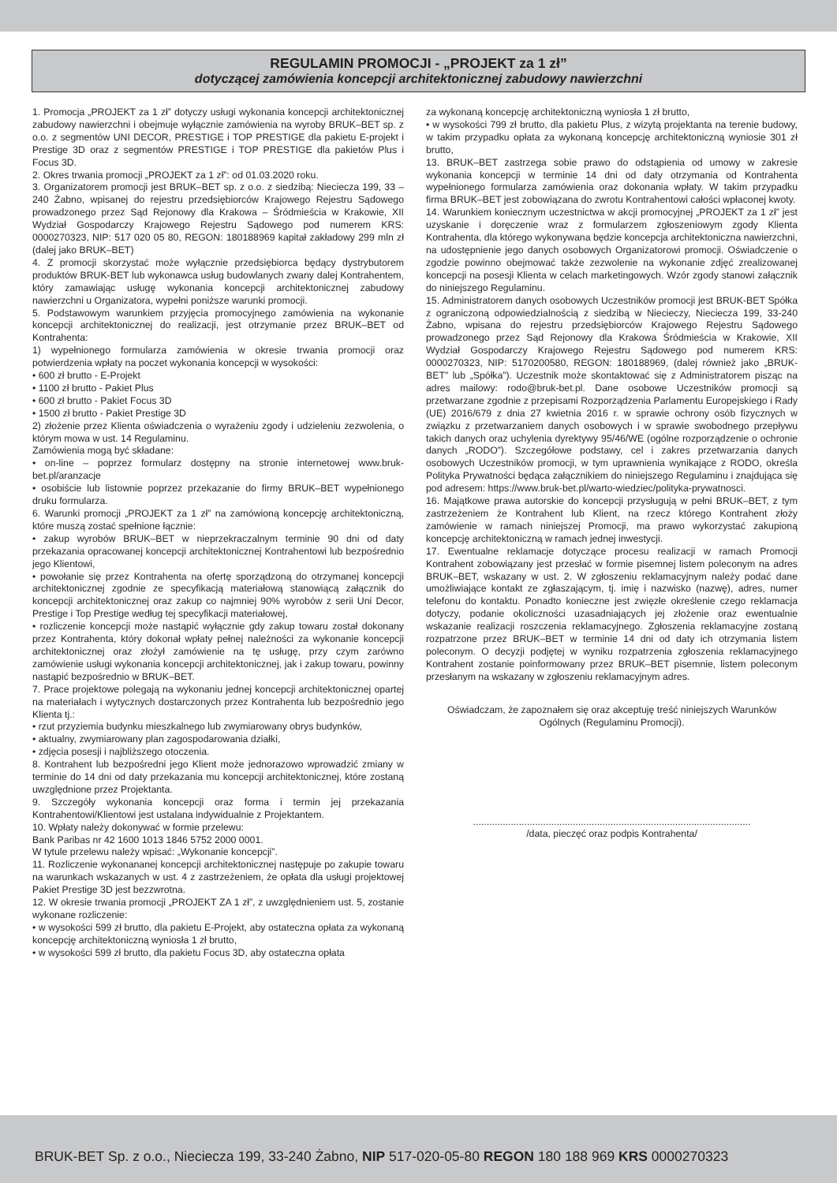REGULAMIN PROMOCJI - „PROJEKT za 1 zł”
dotyczącej zamówienia koncepcji architektonicznej zabudowy nawierzchni
1. Promocja „PROJEKT za 1 zł” dotyczy usługi wykonania koncepcji architektonicznej zabudowy nawierzchni i obejmuje wyłącznie zamówienia na wyroby BRUK–BET sp. z o.o. z segmentów UNI DECOR, PRESTIGE i TOP PRESTIGE dla pakietu E-projekt i Prestige 3D oraz z segmentów PRESTIGE i TOP PRESTIGE dla pakietów Plus i Focus 3D.
2. Okres trwania promocji „PROJEKT za 1 zł”: od 01.03.2020 roku.
3. Organizatorem promocji jest BRUK–BET sp. z o.o. z siedzibą: Nieciecza 199, 33 – 240 Żabno, wpisanej do rejestru przedsiębiorców Krajowego Rejestru Sądowego prowadzonego przez Sąd Rejonowy dla Krakowa – Śródmieścia w Krakowie, XII Wydział Gospodarczy Krajowego Rejestru Sądowego pod numerem KRS: 0000270323, NIP: 517 020 05 80, REGON: 180188969 kapitał zakładowy 299 mln zł (dalej jako BRUK–BET)
4. Z promocji skorzystać może wyłącznie przedsiębiorca będący dystrybutorem produktów BRUK-BET lub wykonawca usług budowlanych zwany dalej Kontrahentem, który zamawiając usługę wykonania koncepcji architektonicznej zabudowy nawierzchni u Organizatora, wypełni poniższe warunki promocji.
5. Podstawowym warunkiem przyjęcia promocyjnego zamówienia na wykonanie koncepcji architektonicznej do realizacji, jest otrzymanie przez BRUK–BET od Kontrahenta:
1) wypełnionego formularza zamówienia w okresie trwania promocji oraz potwierdzenia wpłaty na poczet wykonania koncepcji w wysokości:
• 600 zł brutto - E-Projekt
• 1100 zł brutto - Pakiet Plus
• 600 zł brutto - Pakiet Focus 3D
• 1500 zł brutto - Pakiet Prestige 3D
2) złożenie przez Klienta oświadczenia o wyrażeniu zgody i udzieleniu zezwolenia, o którym mowa w ust. 14 Regulaminu.
Zamówienia mogą być składane:
• on-line – poprzez formularz dostępny na stronie internetowej www.bruk-bet.pl/aranzacje
• osobiście lub listownie poprzez przekazanie do firmy BRUK–BET wypełnionego druku formularza.
6. Warunki promocji „PROJEKT za 1 zł” na zamówioną koncepcję architektoniczną, które muszą zostać spełnione łącznie:
• zakup wyrobów BRUK–BET w nieprzekraczalnym terminie 90 dni od daty przekazania opracowanej koncepcji architektonicznej Kontrahentowi lub bezpośrednio jego Klientowi,
• powołanie się przez Kontrahenta na ofertę sporządzoną do otrzymanej koncepcji architektonicznej zgodnie ze specyfikacją materiałową stanowiącą załącznik do koncepcji architektonicznej oraz zakup co najmniej 90% wyrobów z serii Uni Decor, Prestige i Top Prestige według tej specyfikacji materiałowej,
• rozliczenie koncepcji może nastąpić wyłącznie gdy zakup towaru został dokonany przez Kontrahenta, który dokonał wpłaty pełnej należności za wykonanie koncepcji architektonicznej oraz złożył zamówienie na tę usługę, przy czym zarówno zamówienie usługi wykonania koncepcji architektonicznej, jak i zakup towaru, powinny nastąpić bezpośrednio w BRUK–BET.
7. Prace projektowe polegają na wykonaniu jednej koncepcji architektonicznej opartej na materiałach i wytycznych dostarczonych przez Kontrahenta lub bezpośrednio jego Klienta tj.:
• rzut przyziemia budynku mieszkalnego lub zwymiarowany obrys budynków,
• aktualny, zwymiarowany plan zagospodarowania działki,
• zdjęcia posesji i najbliższego otoczenia.
8. Kontrahent lub bezpośredni jego Klient może jednorazowo wprowadzić zmiany w terminie do 14 dni od daty przekazania mu koncepcji architektonicznej, które zostaną uwzględnione przez Projektanta.
9. Szczegóły wykonania koncepcji oraz forma i termin jej przekazania Kontrahentowi/Klientowi jest ustalana indywidualnie z Projektantem.
10. Wpłaty należy dokonywać w formie przelewu:
Bank Paribas nr 42 1600 1013 1846 5752 2000 0001.
W tytule przelewu należy wpisać: „Wykonanie koncepcji”.
11. Rozliczenie wykonananej koncepcji architektonicznej następuje po zakupie towaru na warunkach wskazanych w ust. 4 z zastrzeżeniem, że opłata dla usługi projektowej Pakiet Prestige 3D jest bezzwrotna.
12. W okresie trwania promocji „PROJEKT ZA 1 zł”, z uwzględnieniem ust. 5, zostanie wykonane rozliczenie:
• w wysokości 599 zł brutto, dla pakietu E-Projekt, aby ostateczna opłata za wykonaną koncepcję architektoniczną wyniosła 1 zł brutto,
• w wysokości 599 zł brutto, dla pakietu Focus 3D, aby ostateczna opłata
za wykonaną koncepcję architektoniczną wyniosła 1 zł brutto,
• w wysokości 799 zł brutto, dla pakietu Plus, z wizytą projektanta na terenie budowy, w takim przypadku opłata za wykonaną koncepcję architektoniczną wyniosie 301 zł brutto,
13. BRUK–BET zastrzega sobie prawo do odstąpienia od umowy w zakresie wykonania koncepcji w terminie 14 dni od daty otrzymania od Kontrahenta wypełnionego formularza zamówienia oraz dokonania wpłaty. W takim przypadku firma BRUK–BET jest zobowiązana do zwrotu Kontrahentowi całości wpłaconej kwoty.
14. Warunkiem koniecznym uczestnictwa w akcji promocyjnej „PROJEKT za 1 zł” jest uzyskanie i doręczenie wraz z formularzem zgłoszeniowym zgody Klienta Kontrahenta, dla którego wykonywana będzie koncepcja architektoniczna nawierzchni, na udostępnienie jego danych osobowych Organizatorowi promocji. Oświadczenie o zgodzie powinno obejmować także zezwolenie na wykonanie zdjęć zrealizowanej koncepcji na posesji Klienta w celach marketingowych. Wzór zgody stanowi załącznik do niniejszego Regulaminu.
15. Administratorem danych osobowych Uczestników promocji jest BRUK-BET Spółka z ograniczoną odpowiedzialnością z siedzibą w Niecieczy, Nieciecza 199, 33-240 Żabno, wpisana do rejestru przedsiębiorców Krajowego Rejestru Sądowego prowadzonego przez Sąd Rejonowy dla Krakowa Śródmieścia w Krakowie, XII Wydział Gospodarczy Krajowego Rejestru Sądowego pod numerem KRS: 0000270323, NIP: 5170200580, REGON: 180188969, (dalej również jako „BRUK-BET” lub „Spółka”). Uczestnik może skontaktować się z Administratorem pisząc na adres mailowy: rodo@bruk-bet.pl. Dane osobowe Uczestników promocji są przetwarzane zgodnie z przepisami Rozporządzenia Parlamentu Europejskiego i Rady (UE) 2016/679 z dnia 27 kwietnia 2016 r. w sprawie ochrony osób fizycznych w związku z przetwarzaniem danych osobowych i w sprawie swobodnego przepływu takich danych oraz uchylenia dyrektywy 95/46/WE (ogólne rozporządzenie o ochronie danych „RODO”). Szczegółowe podstawy, cel i zakres przetwarzania danych osobowych Uczestników promocji, w tym uprawnienia wynikające z RODO, określa Polityka Prywatności będąca załącznikiem do niniejszego Regulaminu i znajdująca się pod adresem: https://www.bruk-bet.pl/warto-wiedziec/polityka-prywatnosci.
16. Majątkowe prawa autorskie do koncepcji przysługują w pełni BRUK–BET, z tym zastrzeżeniem że Kontrahent lub Klient, na rzecz którego Kontrahent złoży zamówienie w ramach niniejszej Promocji, ma prawo wykorzystać zakupioną koncepcję architektoniczną w ramach jednej inwestycji.
17. Ewentualne reklamacje dotyczące procesu realizacji w ramach Promocji Kontrahent zobowiązany jest przesłać w formie pisemnej listem poleconym na adres BRUK–BET, wskazany w ust. 2. W zgłoszeniu reklamacyjnym należy podać dane umożliwiające kontakt ze zgłaszającym, tj. imię i nazwisko (nazwę), adres, numer telefonu do kontaktu. Ponadto konieczne jest zwięzłe określenie czego reklamacja dotyczy, podanie okoliczności uzasadniających jej złożenie oraz ewentualnie wskazanie realizacji roszczenia reklamacyjnego. Zgłoszenia reklamacyjne zostaną rozpatrzone przez BRUK–BET w terminie 14 dni od daty ich otrzymania listem poleconym. O decyzji podjętej w wyniku rozpatrzenia zgłoszenia reklamacyjnego Kontrahent zostanie poinformowany przez BRUK–BET pisemnie, listem poleconym przesłanym na wskazany w zgłoszeniu reklamacyjnym adres.
Oświadczam, że zapoznałem się oraz akceptuję treść niniejszych Warunków Ogólnych (Regulaminu Promocji).
.......................................................................................................
/data, pieczęć oraz podpis Kontrahenta/
BRUK-BET Sp. z o.o., Nieciecza 199, 33-240 Żabno, NIP 517-020-05-80 REGON 180 188 969 KRS 0000270323